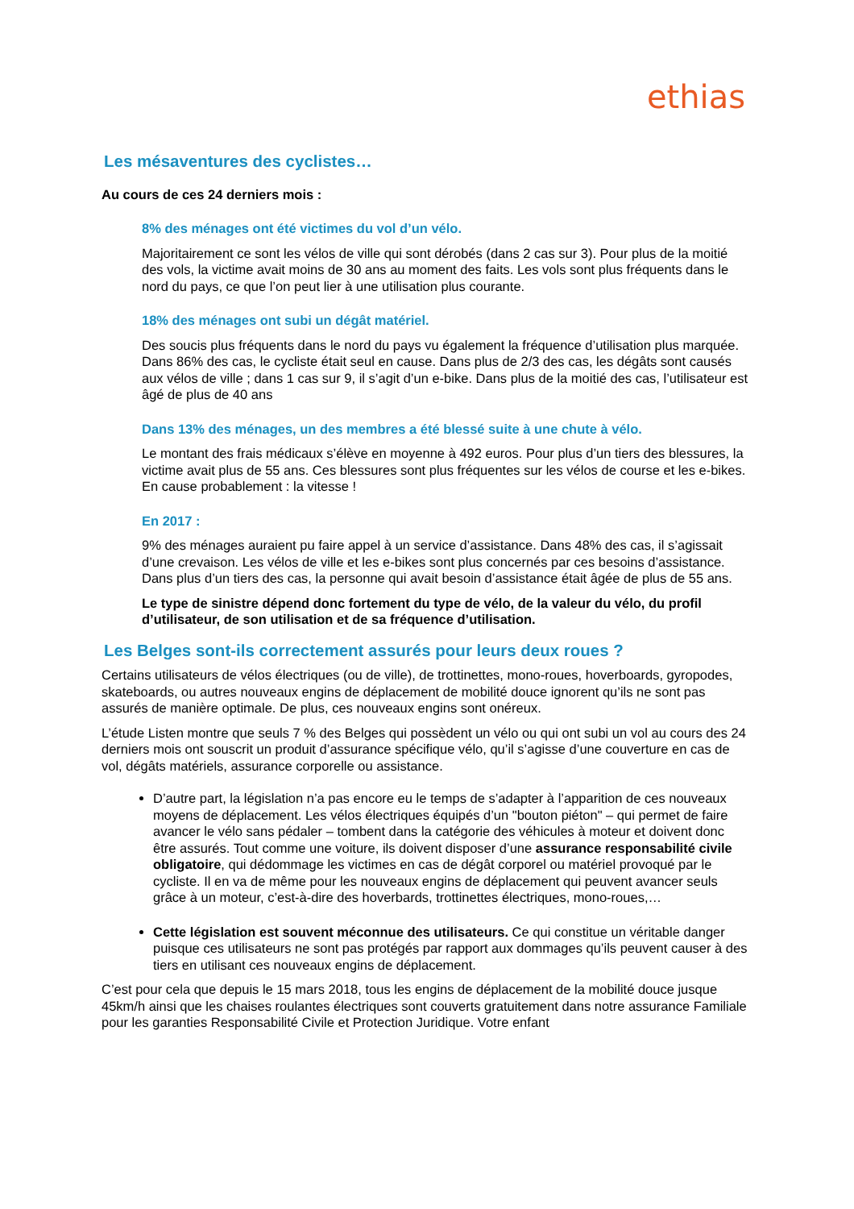ethias
Les mésaventures des cyclistes…
Au cours de ces 24 derniers mois :
8% des ménages ont été victimes du vol d’un vélo.
Majoritairement ce sont les vélos de ville qui sont dérobés (dans 2 cas sur 3). Pour plus de la moitié des vols, la victime avait moins de 30 ans au moment des faits. Les vols sont plus fréquents dans le nord du pays, ce que l’on peut lier à une utilisation plus courante.
18% des ménages ont subi un dégât matériel.
Des soucis plus fréquents dans le nord du pays vu également la fréquence d’utilisation plus marquée. Dans 86% des cas, le cycliste était seul en cause. Dans plus de 2/3 des cas, les dégâts sont causés aux vélos de ville ; dans 1 cas sur 9, il s’agit d’un e-bike. Dans plus de la moitié des cas, l’utilisateur est âgé de plus de 40 ans
Dans 13% des ménages, un des membres a été blessé suite à une chute à vélo.
Le montant des frais médicaux s’élève en moyenne à 492 euros. Pour plus d’un tiers des blessures, la victime avait plus de 55 ans. Ces blessures sont plus fréquentes sur les vélos de course et les e-bikes. En cause probablement : la vitesse !
En 2017 :
9% des ménages auraient pu faire appel à un service d’assistance. Dans 48% des cas, il s’agissait d’une crevaison. Les vélos de ville et les e-bikes sont plus concernés par ces besoins d’assistance. Dans plus d’un tiers des cas, la personne qui avait besoin d’assistance était âgée de plus de 55 ans.
Le type de sinistre dépend donc fortement du type de vélo, de la valeur du vélo, du profil d’utilisateur, de son utilisation et de sa fréquence d’utilisation.
Les Belges sont-ils correctement assurés pour leurs deux roues ?
Certains utilisateurs de vélos électriques (ou de ville), de trottinettes, mono-roues, hoverboards, gyropodes, skateboards, ou autres nouveaux engins de déplacement de mobilité douce ignorent qu’ils ne sont pas assurés de manière optimale. De plus, ces nouveaux engins sont onéreux.
L’étude Listen montre que seuls 7 % des Belges qui possèdent un vélo ou qui ont subi un vol au cours des 24 derniers mois ont souscrit un produit d’assurance spécifique vélo, qu’il s’agisse d’une couverture en cas de vol, dégâts matériels, assurance corporelle ou assistance.
D’autre part, la législation n’a pas encore eu le temps de s’adapter à l’apparition de ces nouveaux moyens de déplacement. Les vélos électriques équipés d’un "bouton piéton" – qui permet de faire avancer le vélo sans pédaler – tombent dans la catégorie des véhicules à moteur et doivent donc être assurés. Tout comme une voiture, ils doivent disposer d’une assurance responsabilité civile obligatoire, qui dédommage les victimes en cas de dégât corporel ou matériel provoqué par le cycliste. Il en va de même pour les nouveaux engins de déplacement qui peuvent avancer seuls grâce à un moteur, c’est-à-dire des hoverbards, trottinettes électriques, mono-roues,…
Cette législation est souvent méconnue des utilisateurs. Ce qui constitue un véritable danger puisque ces utilisateurs ne sont pas protégés par rapport aux dommages qu’ils peuvent causer à des tiers en utilisant ces nouveaux engins de déplacement.
C’est pour cela que depuis le 15 mars 2018, tous les engins de déplacement de la mobilité douce jusque 45km/h ainsi que les chaises roulantes électriques sont couverts gratuitement dans notre assurance Familiale pour les garanties Responsabilité Civile et Protection Juridique. Votre enfant